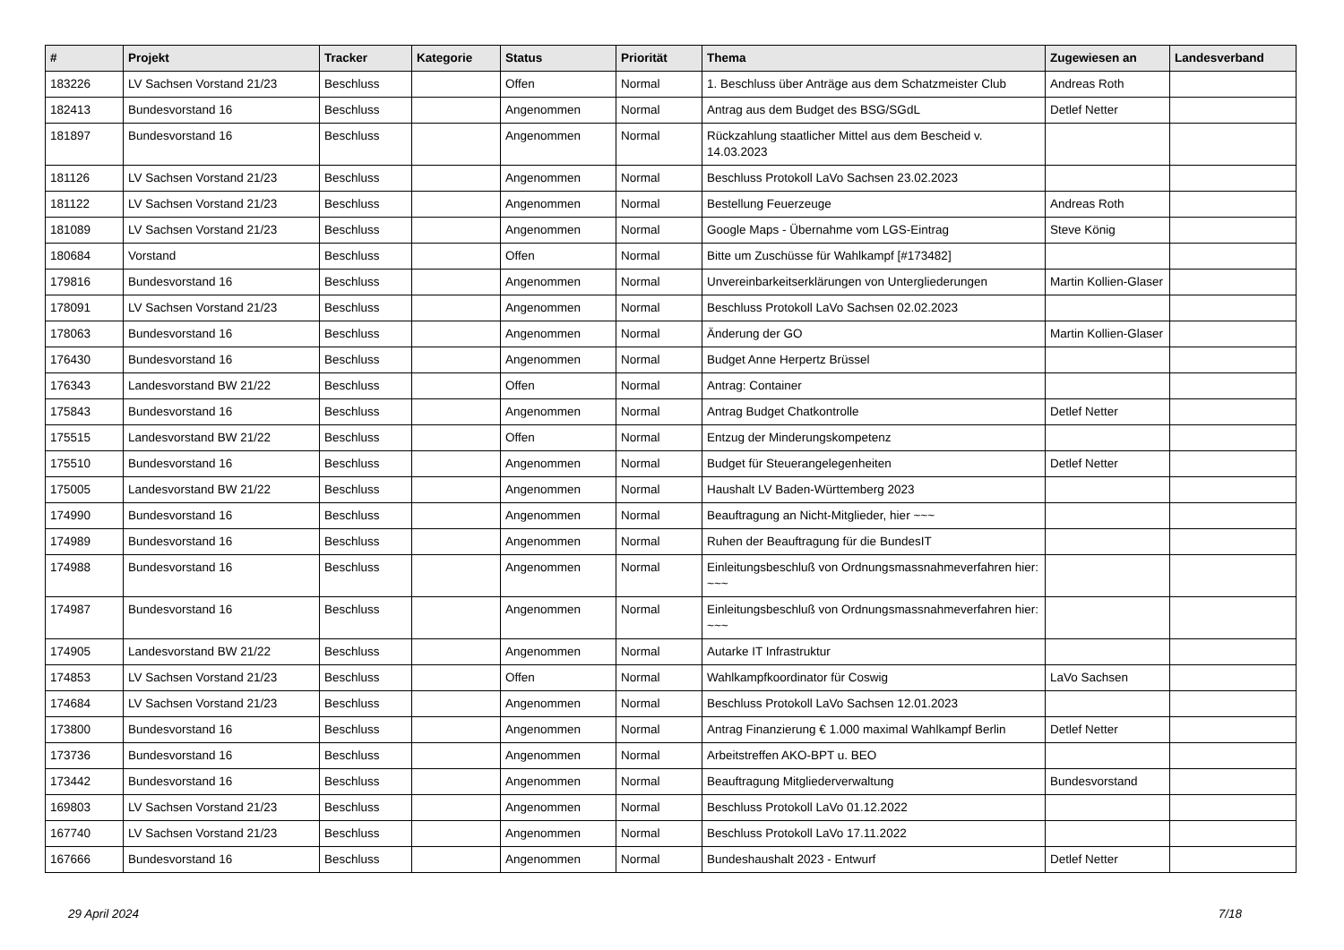| # | Projekt | Tracker | Kategorie | Status | Priorität | Thema | Zugewiesen an | Landesverband |
| --- | --- | --- | --- | --- | --- | --- | --- | --- |
| 183226 | LV Sachsen Vorstand 21/23 | Beschluss | | Offen | Normal | 1. Beschluss über Anträge aus dem Schatzmeister Club | Andreas Roth | |
| 182413 | Bundesvorstand 16 | Beschluss | | Angenommen | Normal | Antrag aus dem Budget des BSG/SGdL | Detlef Netter | |
| 181897 | Bundesvorstand 16 | Beschluss | | Angenommen | Normal | Rückzahlung staatlicher Mittel aus dem Bescheid v. 14.03.2023 | | |
| 181126 | LV Sachsen Vorstand 21/23 | Beschluss | | Angenommen | Normal | Beschluss Protokoll LaVo Sachsen 23.02.2023 | | |
| 181122 | LV Sachsen Vorstand 21/23 | Beschluss | | Angenommen | Normal | Bestellung Feuerzeuge | Andreas Roth | |
| 181089 | LV Sachsen Vorstand 21/23 | Beschluss | | Angenommen | Normal | Google Maps - Übernahme vom LGS-Eintrag | Steve König | |
| 180684 | Vorstand | Beschluss | | Offen | Normal | Bitte um Zuschüsse für Wahlkampf [#173482] | | |
| 179816 | Bundesvorstand 16 | Beschluss | | Angenommen | Normal | Unvereinbarkeitserklärungen von Untergliederungen | Martin Kollien-Glaser | |
| 178091 | LV Sachsen Vorstand 21/23 | Beschluss | | Angenommen | Normal | Beschluss Protokoll LaVo Sachsen 02.02.2023 | | |
| 178063 | Bundesvorstand 16 | Beschluss | | Angenommen | Normal | Änderung der GO | Martin Kollien-Glaser | |
| 176430 | Bundesvorstand 16 | Beschluss | | Angenommen | Normal | Budget Anne Herpertz Brüssel | | |
| 176343 | Landesvorstand BW 21/22 | Beschluss | | Offen | Normal | Antrag: Container | | |
| 175843 | Bundesvorstand 16 | Beschluss | | Angenommen | Normal | Antrag Budget Chatkontrolle | Detlef Netter | |
| 175515 | Landesvorstand BW 21/22 | Beschluss | | Offen | Normal | Entzug der Minderungskompetenz | | |
| 175510 | Bundesvorstand 16 | Beschluss | | Angenommen | Normal | Budget für Steuerangelegenheiten | Detlef Netter | |
| 175005 | Landesvorstand BW 21/22 | Beschluss | | Angenommen | Normal | Haushalt LV Baden-Württemberg 2023 | | |
| 174990 | Bundesvorstand 16 | Beschluss | | Angenommen | Normal | Beauftragung an Nicht-Mitglieder, hier ~~~ | | |
| 174989 | Bundesvorstand 16 | Beschluss | | Angenommen | Normal | Ruhen der Beauftragung für die BundesIT | | |
| 174988 | Bundesvorstand 16 | Beschluss | | Angenommen | Normal | Einleitungsbeschluß von Ordnungsmassnahmeverfahren hier: ~~~ | | |
| 174987 | Bundesvorstand 16 | Beschluss | | Angenommen | Normal | Einleitungsbeschluß von Ordnungsmassnahmeverfahren hier: ~~~ | | |
| 174905 | Landesvorstand BW 21/22 | Beschluss | | Angenommen | Normal | Autarke IT Infrastruktur | | |
| 174853 | LV Sachsen Vorstand 21/23 | Beschluss | | Offen | Normal | Wahlkampfkoordinator für Coswig | LaVo Sachsen | |
| 174684 | LV Sachsen Vorstand 21/23 | Beschluss | | Angenommen | Normal | Beschluss Protokoll LaVo Sachsen 12.01.2023 | | |
| 173800 | Bundesvorstand 16 | Beschluss | | Angenommen | Normal | Antrag Finanzierung € 1.000 maximal Wahlkampf Berlin | Detlef Netter | |
| 173736 | Bundesvorstand 16 | Beschluss | | Angenommen | Normal | Arbeitstreffen AKO-BPT u. BEO | | |
| 173442 | Bundesvorstand 16 | Beschluss | | Angenommen | Normal | Beauftragung Mitgliederverwaltung | Bundesvorstand | |
| 169803 | LV Sachsen Vorstand 21/23 | Beschluss | | Angenommen | Normal | Beschluss Protokoll LaVo 01.12.2022 | | |
| 167740 | LV Sachsen Vorstand 21/23 | Beschluss | | Angenommen | Normal | Beschluss Protokoll LaVo 17.11.2022 | | |
| 167666 | Bundesvorstand 16 | Beschluss | | Angenommen | Normal | Bundeshaushalt 2023 - Entwurf | Detlef Netter | |
29 April 2024 7/18